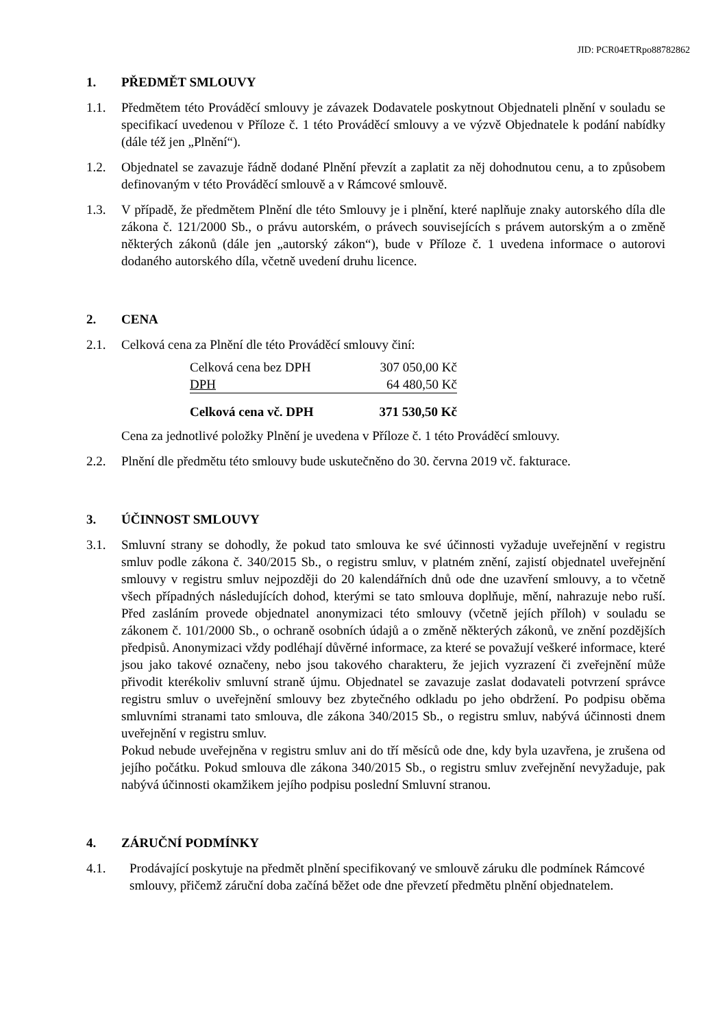JID: PCR04ETRpo88782862
1. PŘEDMĚT SMLOUVY
1.1. Předmětem této Prováděcí smlouvy je závazek Dodavatele poskytnout Objednateli plnění v souladu se specifikací uvedenou v Příloze č. 1 této Prováděcí smlouvy a ve výzvě Objednatele k podání nabídky (dále též jen „Plnění“).
1.2. Objednatel se zavazuje řádně dodané Plnění převzít a zaplatit za něj dohodnutou cenu, a to způsobem definovaným v této Prováděcí smlouvě a v Rámcové smlouvě.
1.3. V případě, že předmětem Plnění dle této Smlouvy je i plnění, které naplňuje znaky autorského díla dle zákona č. 121/2000 Sb., o právu autorském, o právech souvisejících s právem autorským a o změně některých zákonů (dále jen „autorský zákon“), bude v Příloze č. 1 uvedena informace o autorovi dodaného autorského díla, včetně uvedení druhu licence.
2. CENA
2.1. Celková cena za Plnění dle této Prováděcí smlouvy činí:
| Celková cena bez DPH | 307 050,00 Kč |
| DPH | 64 480,50 Kč |
| Celková cena vč. DPH | 371 530,50 Kč |
Cena za jednotlivé položky Plnění je uvedena v Příloze č. 1 této Prováděcí smlouvy.
2.2. Plnění dle předmětu této smlouvy bude uskutečněno do 30. června 2019 vč. fakturace.
3. ÚČINNOST SMLOUVY
3.1. Smluvní strany se dohodly, že pokud tato smlouva ke své účinnosti vyžaduje uveřejnění v registru smluv podle zákona č. 340/2015 Sb., o registru smluv, v platném znění, zajistí objednatel uveřejnění smlouvy v registru smluv nejpozději do 20 kalendářních dnů ode dne uzavření smlouvy, a to včetně všech případných následujících dohod, kterými se tato smlouva doplňuje, mění, nahrazuje nebo ruší. Před zasláním provede objednatel anonymizaci této smlouvy (včetně jejích příloh) v souladu se zákonem č. 101/2000 Sb., o ochraně osobních údajů a o změně některých zákonů, ve znění pozdějších předpisů. Anonymizaci vždy podléhají důvěrné informace, za které se považují veškeré informace, které jsou jako takové označeny, nebo jsou takového charakteru, že jejich vyzrazení či zveřejnění může přivodit kterékoliv smluvní straně újmu. Objednatel se zavazuje zaslat dodavateli potvrzení správce registru smluv o uveřejnění smlouvy bez zbytečného odkladu po jeho obdržení. Po podpisu oběma smluvními stranami tato smlouva, dle zákona 340/2015 Sb., o registru smluv, nabývá účinnosti dnem uveřejnění v registru smluv.
Pokud nebude uveřejněna v registru smluv ani do tří měsíců ode dne, kdy byla uzavřena, je zrušena od jejího počátku. Pokud smlouva dle zákona 340/2015 Sb., o registru smluv zveřejnění nevyžaduje, pak nabývá účinnosti okamžikem jejího podpisu poslední Smluvní stranou.
4. ZÁRUČNÍ PODMÍNKY
4.1. Prodávající poskytuje na předmět plnění specifikovaný ve smlouvě záruku dle podmínek Rámcové smlouvy, přičemž záruční doba začíná běžet ode dne převzetí předmětu plnění objednatelem.